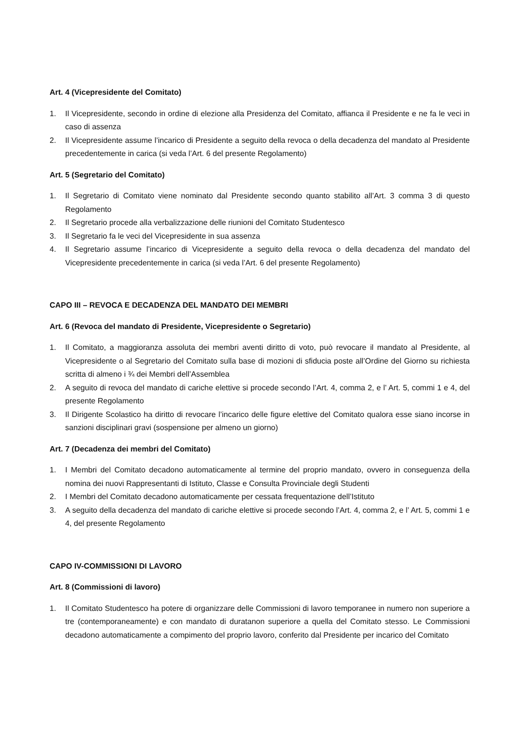Art. 4 (Vicepresidente del Comitato)
1. Il Vicepresidente, secondo in ordine di elezione alla Presidenza del Comitato, affianca il Presidente e ne fa le veci in caso di assenza
2. Il Vicepresidente assume l’incarico di Presidente a seguito della revoca o della decadenza del mandato al Presidente precedentemente in carica (si veda l’Art. 6 del presente Regolamento)
Art. 5 (Segretario del Comitato)
1. Il Segretario di Comitato viene nominato dal Presidente secondo quanto stabilito all’Art. 3 comma 3 di questo Regolamento
2. Il Segretario procede alla verbalizzazione delle riunioni del Comitato Studentesco
3. Il Segretario fa le veci del Vicepresidente in sua assenza
4. Il Segretario assume l’incarico di Vicepresidente a seguito della revoca o della decadenza del mandato del Vicepresidente precedentemente in carica (si veda l’Art. 6 del presente Regolamento)
CAPO III – REVOCA E DECADENZA DEL MANDATO DEI MEMBRI
Art. 6 (Revoca del mandato di Presidente, Vicepresidente o Segretario)
1. Il Comitato, a maggioranza assoluta dei membri aventi diritto di voto, può revocare il mandato al Presidente, al Vicepresidente o al Segretario del Comitato sulla base di mozioni di sfiducia poste all’Ordine del Giorno su richiesta scritta di almeno i ¾ dei Membri dell’Assemblea
2. A seguito di revoca del mandato di cariche elettive si procede secondo l’Art. 4, comma 2, e l’ Art. 5, commi 1 e 4, del presente Regolamento
3. Il Dirigente Scolastico ha diritto di revocare l’incarico delle figure elettive del Comitato qualora esse siano incorse in sanzioni disciplinari gravi (sospensione per almeno un giorno)
Art. 7 (Decadenza dei membri del Comitato)
1. I Membri del Comitato decadono automaticamente al termine del proprio mandato, ovvero in conseguenza della nomina dei nuovi Rappresentanti di Istituto, Classe e Consulta Provinciale degli Studenti
2. I Membri del Comitato decadono automaticamente per cessata frequentazione dell’Istituto
3. A seguito della decadenza del mandato di cariche elettive si procede secondo l’Art. 4, comma 2, e l’ Art. 5, commi 1 e 4, del presente Regolamento
CAPO IV-COMMISSIONI DI LAVORO
Art. 8 (Commissioni di lavoro)
1. Il Comitato Studentesco ha potere di organizzare delle Commissioni di lavoro temporanee in numero non superiore a tre (contemporaneamente) e con mandato di duratanon superiore a quella del Comitato stesso. Le Commissioni decadono automaticamente a compimento del proprio lavoro, conferito dal Presidente per incarico del Comitato